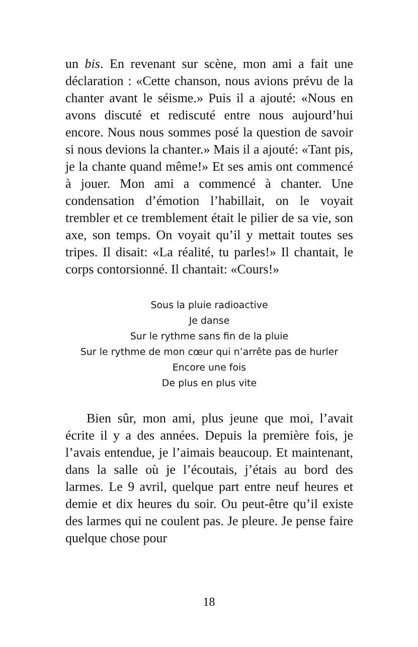un bis. En revenant sur scène, mon ami a fait une déclaration : «Cette chanson, nous avions prévu de la chanter avant le séisme.» Puis il a ajouté: «Nous en avons discuté et rediscuté entre nous aujourd’hui encore. Nous nous sommes posé la question de savoir si nous devions la chanter.» Mais il a ajouté: «Tant pis, je la chante quand même!» Et ses amis ont commencé à jouer. Mon ami a commencé à chanter. Une condensation d’émotion l’habillait, on le voyait trembler et ce tremblement était le pilier de sa vie, son axe, son temps. On voyait qu’il y mettait toutes ses tripes. Il disait: «La réalité, tu parles!» Il chantait, le corps contorsionné. Il chantait: «Cours!»
Sous la pluie radioactive
Je danse
Sur le rythme sans fin de la pluie
Sur le rythme de mon cœur qui n’arrête pas de hurler
Encore une fois
De plus en plus vite
Bien sûr, mon ami, plus jeune que moi, l’avait écrite il y a des années. Depuis la première fois, je l’avais entendue, je l’aimais beaucoup. Et maintenant, dans la salle où je l’écoutais, j’étais au bord des larmes. Le 9 avril, quelque part entre neuf heures et demie et dix heures du soir. Ou peut-être qu’il existe des larmes qui ne coulent pas. Je pleure. Je pense faire quelque chose pour
18